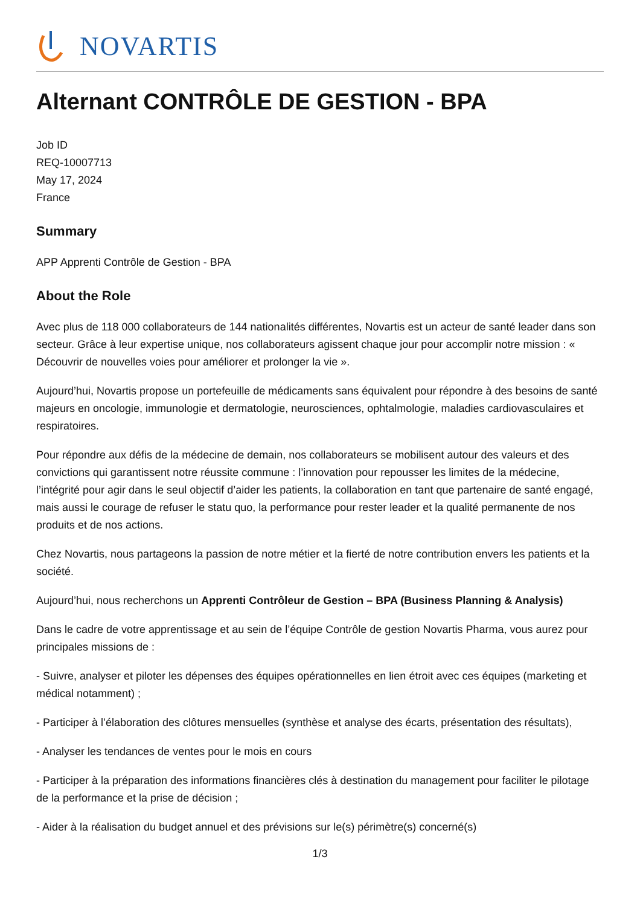NOVARTIS
Alternant CONTRÔLE DE GESTION - BPA
Job ID
REQ-10007713
May 17, 2024
France
Summary
APP Apprenti Contrôle de Gestion - BPA
About the Role
Avec plus de 118 000 collaborateurs de 144 nationalités différentes, Novartis est un acteur de santé leader dans son secteur. Grâce à leur expertise unique, nos collaborateurs agissent chaque jour pour accomplir notre mission : « Découvrir de nouvelles voies pour améliorer et prolonger la vie ».
Aujourd’hui, Novartis propose un portefeuille de médicaments sans équivalent pour répondre à des besoins de santé majeurs en oncologie, immunologie et dermatologie, neurosciences, ophtalmologie, maladies cardiovasculaires et respiratoires.
Pour répondre aux défis de la médecine de demain, nos collaborateurs se mobilisent autour des valeurs et des convictions qui garantissent notre réussite commune : l’innovation pour repousser les limites de la médecine, l’intégrité pour agir dans le seul objectif d’aider les patients, la collaboration en tant que partenaire de santé engagé, mais aussi le courage de refuser le statu quo, la performance pour rester leader et la qualité permanente de nos produits et de nos actions.
Chez Novartis, nous partageons la passion de notre métier et la fierté de notre contribution envers les patients et la société.
Aujourd’hui, nous recherchons un Apprenti Contrôleur de Gestion – BPA (Business Planning & Analysis)
Dans le cadre de votre apprentissage et au sein de l’équipe Contrôle de gestion Novartis Pharma, vous aurez pour principales missions de :
- Suivre, analyser et piloter les dépenses des équipes opérationnelles en lien étroit avec ces équipes (marketing et médical notamment) ;
- Participer à l’élaboration des clôtures mensuelles (synthèse et analyse des écarts, présentation des résultats),
- Analyser les tendances de ventes pour le mois en cours
- Participer à la préparation des informations financières clés à destination du management pour faciliter le pilotage de la performance et la prise de décision ;
- Aider à la réalisation du budget annuel et des prévisions sur le(s) périmètre(s) concerné(s)
1/3